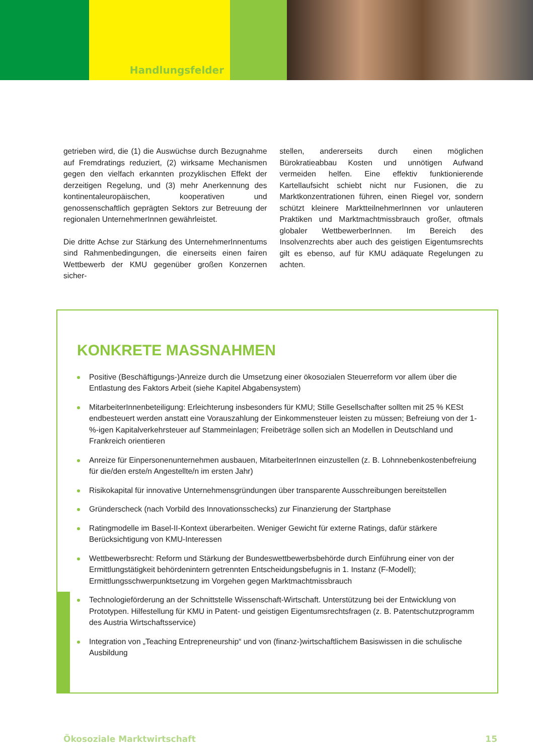Handlungsfelder
getrieben wird, die (1) die Auswüchse durch Bezugnahme auf Fremdratings reduziert, (2) wirksame Mechanismen gegen den vielfach erkannten prozyklischen Effekt der derzeitigen Regelung, und (3) mehr Anerkennung des kontinentaleuropäischen, kooperativen und genossenschaftlich geprägten Sektors zur Betreuung der regionalen UnternehmerInnen gewährleistet.
Die dritte Achse zur Stärkung des UnternehmerInnentums sind Rahmenbedingungen, die einerseits einen fairen Wettbewerb der KMU gegenüber großen Konzernen sicher-
stellen, andererseits durch einen möglichen Bürokratieabbau Kosten und unnötigen Aufwand vermeiden helfen. Eine effektiv funktionierende Kartellaufsicht schiebt nicht nur Fusionen, die zu Marktkonzentrationen führen, einen Riegel vor, sondern schützt kleinere MarktteilnehmerInnen vor unlauteren Praktiken und Marktmachtmissbrauch großer, oftmals globaler WettbewerberInnen. Im Bereich des Insolvenzrechts aber auch des geistigen Eigentumsrechts gilt es ebenso, auf für KMU adäquate Regelungen zu achten.
KONKRETE MASSNAHMEN
Positive (Beschäftigungs-)Anreize durch die Umsetzung einer ökosozialen Steuerreform vor allem über die Entlastung des Faktors Arbeit (siehe Kapitel Abgabensystem)
MitarbeiterInnenbeteiligung: Erleichterung insbesonders für KMU; Stille Gesellschafter sollten mit 25 % KESt endbesteuert werden anstatt eine Vorauszahlung der Einkommensteuer leisten zu müssen; Befreiung von der 1-%-igen Kapitalverkehrsteuer auf Stammeinlagen; Freibeträge sollen sich an Modellen in Deutschland und Frankreich orientieren
Anreize für Einpersonenunternehmen ausbauen, MitarbeiterInnen einzustellen (z. B. Lohnnebenkostenbefreiung für die/den erste/n Angestellte/n im ersten Jahr)
Risikokapital für innovative Unternehmensgründungen über transparente Ausschreibungen bereitstellen
Gründerscheck (nach Vorbild des Innovationsschecks) zur Finanzierung der Startphase
Ratingmodelle im Basel-II-Kontext überarbeiten. Weniger Gewicht für externe Ratings, dafür stärkere Berücksichtigung von KMU-Interessen
Wettbewerbsrecht: Reform und Stärkung der Bundeswettbewerbsbehörde durch Einführung einer von der Ermittlungstätigkeit behördenintern getrennten Entscheidungsbefugnis in 1. Instanz (F-Modell); Ermittlungsschwerpunktsetzung im Vorgehen gegen Marktmachtmissbrauch
Technologieförderung an der Schnittstelle Wissenschaft-Wirtschaft. Unterstützung bei der Entwicklung von Prototypen. Hilfestellung für KMU in Patent- und geistigen Eigentumsrechtsfragen (z. B. Patentschutzprogramm des Austria Wirtschaftsservice)
Integration von „Teaching Entrepreneurship“ und von (finanz-)wirtschaftlichem Basiswissen in die schulische Ausbildung
Ökosoziale Marktwirtschaft 15